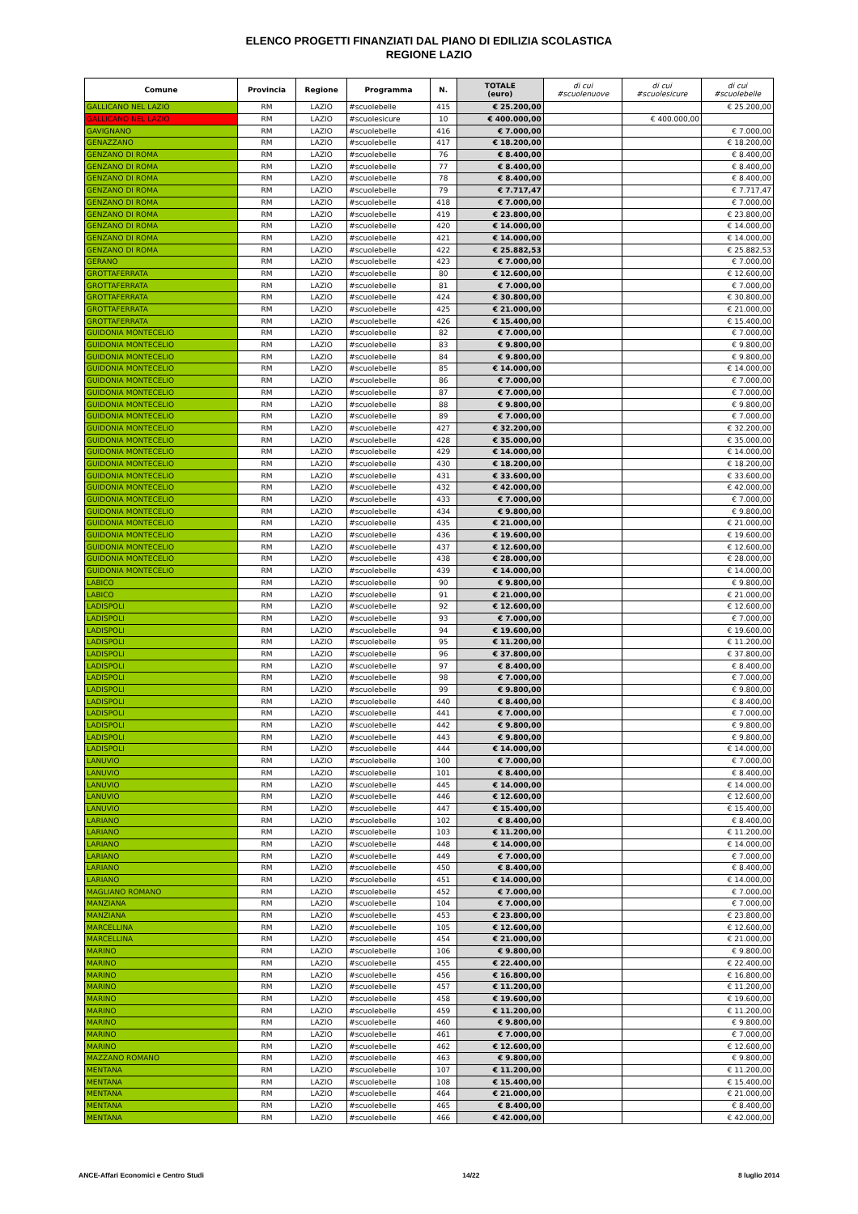ELENCO PROGETTI FINANZIATI DAL PIANO DI EDILIZIA SCOLASTICA
REGIONE LAZIO
| Comune | Provincia | Regione | Programma | N. | TOTALE (euro) | di cui #scuolenuove | di cui #scuolesicure | di cui #scuolebelle |
| --- | --- | --- | --- | --- | --- | --- | --- | --- |
| GALLICANO NEL LAZIO | RM | LAZIO | #scuolebelle | 415 | € 25.200,00 | | | € 25.200,00 |
| GALLICANO NEL LAZIO | RM | LAZIO | #scuolesicure | 10 | € 400.000,00 | | € 400.000,00 | |
| GAVIGNANO | RM | LAZIO | #scuolebelle | 416 | € 7.000,00 | | | € 7.000,00 |
| GENAZZANO | RM | LAZIO | #scuolebelle | 417 | € 18.200,00 | | | € 18.200,00 |
| GENZANO DI ROMA | RM | LAZIO | #scuolebelle | 76 | € 8.400,00 | | | € 8.400,00 |
| GENZANO DI ROMA | RM | LAZIO | #scuolebelle | 77 | € 8.400,00 | | | € 8.400,00 |
| GENZANO DI ROMA | RM | LAZIO | #scuolebelle | 78 | € 8.400,00 | | | € 8.400,00 |
| GENZANO DI ROMA | RM | LAZIO | #scuolebelle | 79 | € 7.717,47 | | | € 7.717,47 |
| GENZANO DI ROMA | RM | LAZIO | #scuolebelle | 418 | € 7.000,00 | | | € 7.000,00 |
| GENZANO DI ROMA | RM | LAZIO | #scuolebelle | 419 | € 23.800,00 | | | € 23.800,00 |
| GENZANO DI ROMA | RM | LAZIO | #scuolebelle | 420 | € 14.000,00 | | | € 14.000,00 |
| GENZANO DI ROMA | RM | LAZIO | #scuolebelle | 421 | € 14.000,00 | | | € 14.000,00 |
| GENZANO DI ROMA | RM | LAZIO | #scuolebelle | 422 | € 25.882,53 | | | € 25.882,53 |
| GERANO | RM | LAZIO | #scuolebelle | 423 | € 7.000,00 | | | € 7.000,00 |
| GROTTAFERRATA | RM | LAZIO | #scuolebelle | 80 | € 12.600,00 | | | € 12.600,00 |
| GROTTAFERRATA | RM | LAZIO | #scuolebelle | 81 | € 7.000,00 | | | € 7.000,00 |
| GROTTAFERRATA | RM | LAZIO | #scuolebelle | 424 | € 30.800,00 | | | € 30.800,00 |
| GROTTAFERRATA | RM | LAZIO | #scuolebelle | 425 | € 21.000,00 | | | € 21.000,00 |
| GROTTAFERRATA | RM | LAZIO | #scuolebelle | 426 | € 15.400,00 | | | € 15.400,00 |
| GUIDONIA MONTECELIO | RM | LAZIO | #scuolebelle | 82 | € 7.000,00 | | | € 7.000,00 |
| GUIDONIA MONTECELIO | RM | LAZIO | #scuolebelle | 83 | € 9.800,00 | | | € 9.800,00 |
| GUIDONIA MONTECELIO | RM | LAZIO | #scuolebelle | 84 | € 9.800,00 | | | € 9.800,00 |
| GUIDONIA MONTECELIO | RM | LAZIO | #scuolebelle | 85 | € 14.000,00 | | | € 14.000,00 |
| GUIDONIA MONTECELIO | RM | LAZIO | #scuolebelle | 86 | € 7.000,00 | | | € 7.000,00 |
| GUIDONIA MONTECELIO | RM | LAZIO | #scuolebelle | 87 | € 7.000,00 | | | € 7.000,00 |
| GUIDONIA MONTECELIO | RM | LAZIO | #scuolebelle | 88 | € 9.800,00 | | | € 9.800,00 |
| GUIDONIA MONTECELIO | RM | LAZIO | #scuolebelle | 89 | € 7.000,00 | | | € 7.000,00 |
| GUIDONIA MONTECELIO | RM | LAZIO | #scuolebelle | 427 | € 32.200,00 | | | € 32.200,00 |
| GUIDONIA MONTECELIO | RM | LAZIO | #scuolebelle | 428 | € 35.000,00 | | | € 35.000,00 |
| GUIDONIA MONTECELIO | RM | LAZIO | #scuolebelle | 429 | € 14.000,00 | | | € 14.000,00 |
| GUIDONIA MONTECELIO | RM | LAZIO | #scuolebelle | 430 | € 18.200,00 | | | € 18.200,00 |
| GUIDONIA MONTECELIO | RM | LAZIO | #scuolebelle | 431 | € 33.600,00 | | | € 33.600,00 |
| GUIDONIA MONTECELIO | RM | LAZIO | #scuolebelle | 432 | € 42.000,00 | | | € 42.000,00 |
| GUIDONIA MONTECELIO | RM | LAZIO | #scuolebelle | 433 | € 7.000,00 | | | € 7.000,00 |
| GUIDONIA MONTECELIO | RM | LAZIO | #scuolebelle | 434 | € 9.800,00 | | | € 9.800,00 |
| GUIDONIA MONTECELIO | RM | LAZIO | #scuolebelle | 435 | € 21.000,00 | | | € 21.000,00 |
| GUIDONIA MONTECELIO | RM | LAZIO | #scuolebelle | 436 | € 19.600,00 | | | € 19.600,00 |
| GUIDONIA MONTECELIO | RM | LAZIO | #scuolebelle | 437 | € 12.600,00 | | | € 12.600,00 |
| GUIDONIA MONTECELIO | RM | LAZIO | #scuolebelle | 438 | € 28.000,00 | | | € 28.000,00 |
| GUIDONIA MONTECELIO | RM | LAZIO | #scuolebelle | 439 | € 14.000,00 | | | € 14.000,00 |
| LABICO | RM | LAZIO | #scuolebelle | 90 | € 9.800,00 | | | € 9.800,00 |
| LABICO | RM | LAZIO | #scuolebelle | 91 | € 21.000,00 | | | € 21.000,00 |
| LADISPOLI | RM | LAZIO | #scuolebelle | 92 | € 12.600,00 | | | € 12.600,00 |
| LADISPOLI | RM | LAZIO | #scuolebelle | 93 | € 7.000,00 | | | € 7.000,00 |
| LADISPOLI | RM | LAZIO | #scuolebelle | 94 | € 19.600,00 | | | € 19.600,00 |
| LADISPOLI | RM | LAZIO | #scuolebelle | 95 | € 11.200,00 | | | € 11.200,00 |
| LADISPOLI | RM | LAZIO | #scuolebelle | 96 | € 37.800,00 | | | € 37.800,00 |
| LADISPOLI | RM | LAZIO | #scuolebelle | 97 | € 8.400,00 | | | € 8.400,00 |
| LADISPOLI | RM | LAZIO | #scuolebelle | 98 | € 7.000,00 | | | € 7.000,00 |
| LADISPOLI | RM | LAZIO | #scuolebelle | 99 | € 9.800,00 | | | € 9.800,00 |
| LADISPOLI | RM | LAZIO | #scuolebelle | 440 | € 8.400,00 | | | € 8.400,00 |
| LADISPOLI | RM | LAZIO | #scuolebelle | 441 | € 7.000,00 | | | € 7.000,00 |
| LADISPOLI | RM | LAZIO | #scuolebelle | 442 | € 9.800,00 | | | € 9.800,00 |
| LADISPOLI | RM | LAZIO | #scuolebelle | 443 | € 9.800,00 | | | € 9.800,00 |
| LADISPOLI | RM | LAZIO | #scuolebelle | 444 | € 14.000,00 | | | € 14.000,00 |
| LANUVIO | RM | LAZIO | #scuolebelle | 100 | € 7.000,00 | | | € 7.000,00 |
| LANUVIO | RM | LAZIO | #scuolebelle | 101 | € 8.400,00 | | | € 8.400,00 |
| LANUVIO | RM | LAZIO | #scuolebelle | 445 | € 14.000,00 | | | € 14.000,00 |
| LANUVIO | RM | LAZIO | #scuolebelle | 446 | € 12.600,00 | | | € 12.600,00 |
| LANUVIO | RM | LAZIO | #scuolebelle | 447 | € 15.400,00 | | | € 15.400,00 |
| LARIANO | RM | LAZIO | #scuolebelle | 102 | € 8.400,00 | | | € 8.400,00 |
| LARIANO | RM | LAZIO | #scuolebelle | 103 | € 11.200,00 | | | € 11.200,00 |
| LARIANO | RM | LAZIO | #scuolebelle | 448 | € 14.000,00 | | | € 14.000,00 |
| LARIANO | RM | LAZIO | #scuolebelle | 449 | € 7.000,00 | | | € 7.000,00 |
| LARIANO | RM | LAZIO | #scuolebelle | 450 | € 8.400,00 | | | € 8.400,00 |
| LARIANO | RM | LAZIO | #scuolebelle | 451 | € 14.000,00 | | | € 14.000,00 |
| MAGLIANO ROMANO | RM | LAZIO | #scuolebelle | 452 | € 7.000,00 | | | € 7.000,00 |
| MANZIANA | RM | LAZIO | #scuolebelle | 104 | € 7.000,00 | | | € 7.000,00 |
| MANZIANA | RM | LAZIO | #scuolebelle | 453 | € 23.800,00 | | | € 23.800,00 |
| MARCELLINA | RM | LAZIO | #scuolebelle | 105 | € 12.600,00 | | | € 12.600,00 |
| MARCELLINA | RM | LAZIO | #scuolebelle | 454 | € 21.000,00 | | | € 21.000,00 |
| MARINO | RM | LAZIO | #scuolebelle | 106 | € 9.800,00 | | | € 9.800,00 |
| MARINO | RM | LAZIO | #scuolebelle | 455 | € 22.400,00 | | | € 22.400,00 |
| MARINO | RM | LAZIO | #scuolebelle | 456 | € 16.800,00 | | | € 16.800,00 |
| MARINO | RM | LAZIO | #scuolebelle | 457 | € 11.200,00 | | | € 11.200,00 |
| MARINO | RM | LAZIO | #scuolebelle | 458 | € 19.600,00 | | | € 19.600,00 |
| MARINO | RM | LAZIO | #scuolebelle | 459 | € 11.200,00 | | | € 11.200,00 |
| MARINO | RM | LAZIO | #scuolebelle | 460 | € 9.800,00 | | | € 9.800,00 |
| MARINO | RM | LAZIO | #scuolebelle | 461 | € 7.000,00 | | | € 7.000,00 |
| MARINO | RM | LAZIO | #scuolebelle | 462 | € 12.600,00 | | | € 12.600,00 |
| MAZZANO ROMANO | RM | LAZIO | #scuolebelle | 463 | € 9.800,00 | | | € 9.800,00 |
| MENTANA | RM | LAZIO | #scuolebelle | 107 | € 11.200,00 | | | € 11.200,00 |
| MENTANA | RM | LAZIO | #scuolebelle | 108 | € 15.400,00 | | | € 15.400,00 |
| MENTANA | RM | LAZIO | #scuolebelle | 464 | € 21.000,00 | | | € 21.000,00 |
| MENTANA | RM | LAZIO | #scuolebelle | 465 | € 8.400,00 | | | € 8.400,00 |
| MENTANA | RM | LAZIO | #scuolebelle | 466 | € 42.000,00 | | | € 42.000,00 |
ANCE-Affari Economici e Centro Studi 14/22 8 luglio 2014